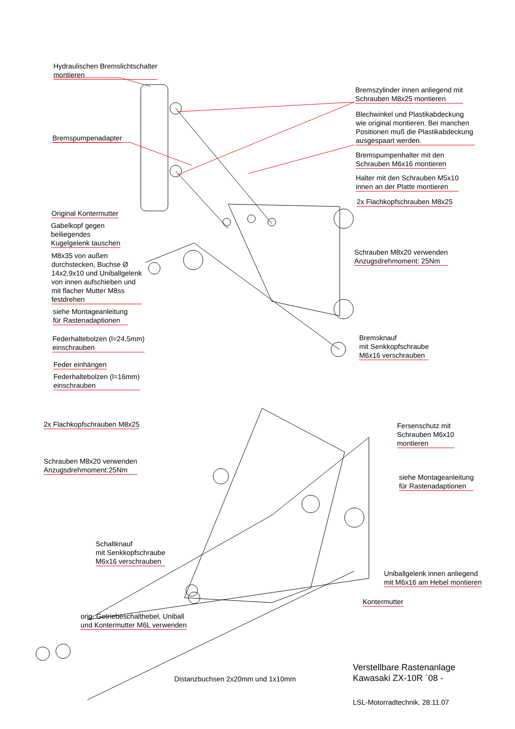Hydraulischen Bremslichtschalter
montieren
Bremszylinder innen anliegend mit
Schrauben M8x25 montieren
Blechwinkel und Plastikabdeckung wie original montieren. Bei manchen Positionen muß die Plastikabdeckung ausgespaart werden.
Bremspumpenadapter
Bremspumpenhalter mit den
Schrauben M6x16 montieren
Halter mit den Schrauben M5x10
innen an der Platte montieren
2x Flachkopfschrauben M8x25
Original Kontermutter
Gabelkopf gegen
beiliegendes
Kugelgelenk tauschen
Schrauben M8x20 verwenden
Anzugsdrehmoment: 25Nm
M8x35 von außen
durchstecken, Buchse Ø
14x2,9x10 und Uniballgelenk
von innen aufschieben und
mit flacher Mutter M8ss
festdrehen
siehe Montageanleitung
für Rastenadaptionen
Federhaltebolzen (l=24,5mm)
einschrauben
Bremsknauf
mit Senkkopfschraube
M6x16 verschrauben
Feder einhängen
Federhaltebolzen (l=16mm)
einschrauben
2x Flachkopfschrauben M8x25
Fersenschutz mit
Schrauben M6x10
montieren
Schrauben M8x20 verwenden
Anzugsdrehmoment:25Nm
siehe Montageanleitung
für Rastenadaptionen
Schaltknauf
mit Senkkopfschraube
M6x16 verschrauben
Uniballgelenk innen anliegend
mit M6x16 am Hebel montieren
Kontermutter
orig. Getriebeschalthebel, Uniball
und Kontermutter M6L verwenden
Distanzbuchsen 2x20mm und 1x10mm
Verstellbare Rastenanlage
Kawasaki ZX-10R ´08 -
LSL-Motorradtechnik, 28.11.07